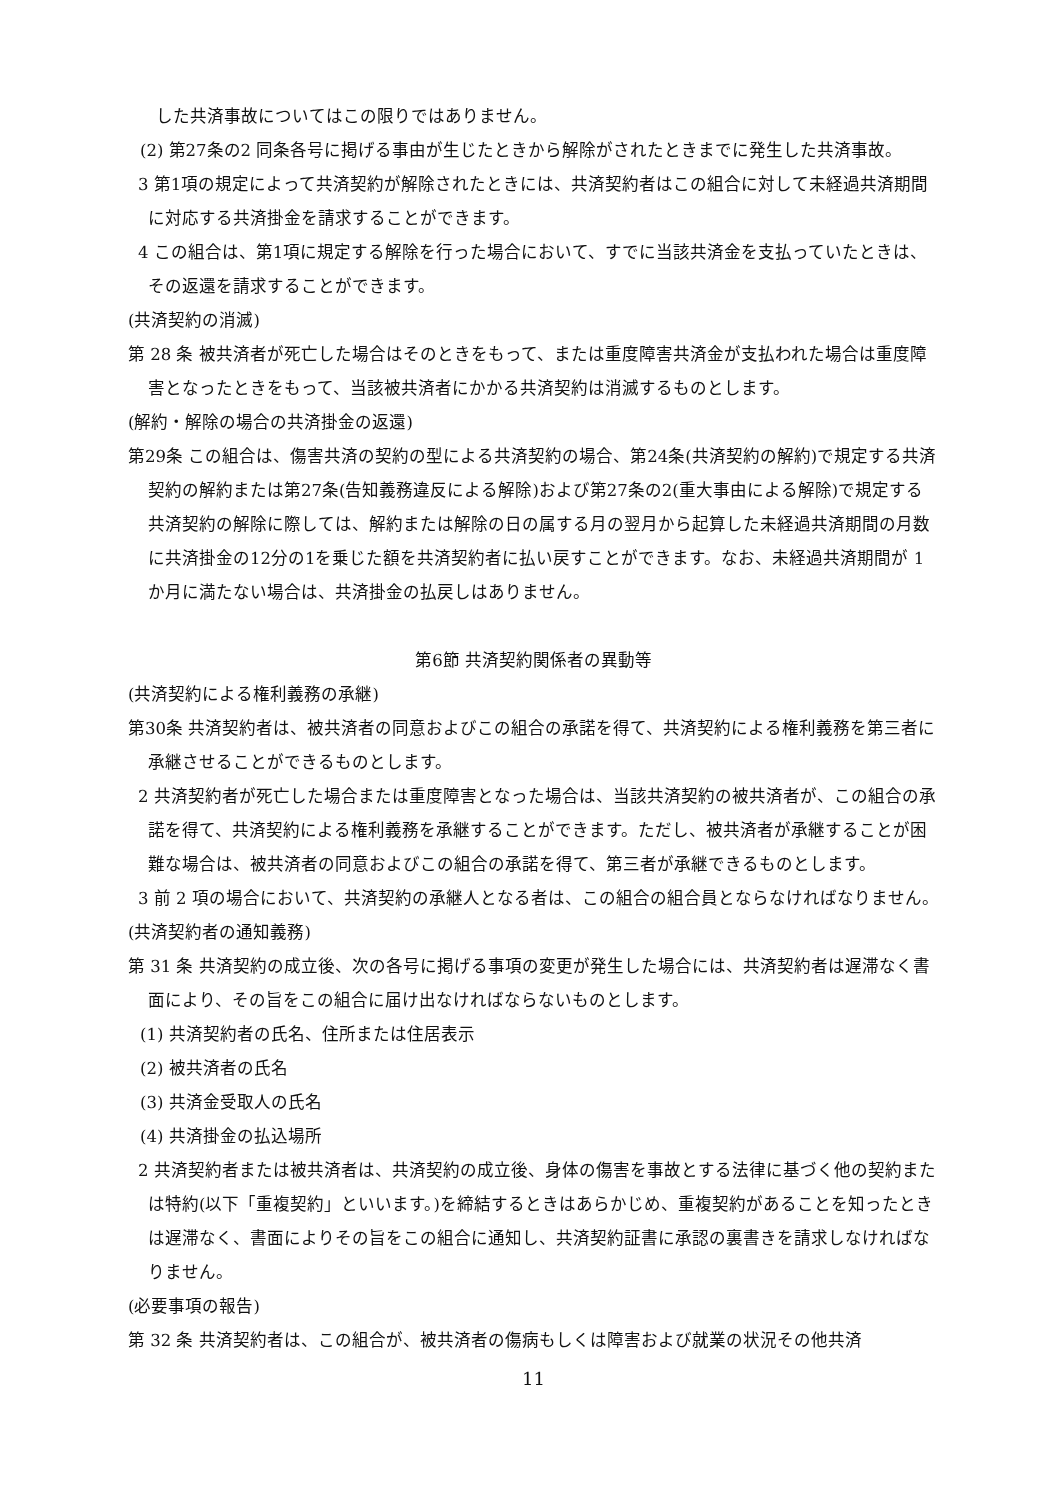した共済事故についてはこの限りではありません。
(2) 第27条の2 同条各号に掲げる事由が生じたときから解除がされたときまでに発生した共済事故。
3 第1項の規定によって共済契約が解除されたときには、共済契約者はこの組合に対して未経過共済期間に対応する共済掛金を請求することができます。
4 この組合は、第1項に規定する解除を行った場合において、すでに当該共済金を支払っていたときは、その返還を請求することができます。
(共済契約の消滅)
第 28 条 被共済者が死亡した場合はそのときをもって、または重度障害共済金が支払われた場合は重度障害となったときをもって、当該被共済者にかかる共済契約は消滅するものとします。
(解約・解除の場合の共済掛金の返還)
第29条 この組合は、傷害共済の契約の型による共済契約の場合、第24条(共済契約の解約)で規定する共済契約の解約または第27条(告知義務違反による解除)および第27条の2(重大事由による解除)で規定する共済契約の解除に際しては、解約または解除の日の属する月の翌月から起算した未経過共済期間の月数に共済掛金の12分の1を乗じた額を共済契約者に払い戻すことができます。なお、未経過共済期間が 1 か月に満たない場合は、共済掛金の払戻しはありません。
第6節 共済契約関係者の異動等
(共済契約による権利義務の承継)
第30条 共済契約者は、被共済者の同意およびこの組合の承諾を得て、共済契約による権利義務を第三者に承継させることができるものとします。
2 共済契約者が死亡した場合または重度障害となった場合は、当該共済契約の被共済者が、この組合の承諾を得て、共済契約による権利義務を承継することができます。ただし、被共済者が承継することが困難な場合は、被共済者の同意およびこの組合の承諾を得て、第三者が承継できるものとします。
3 前 2 項の場合において、共済契約の承継人となる者は、この組合の組合員とならなければなりません。
(共済契約者の通知義務)
第 31 条 共済契約の成立後、次の各号に掲げる事項の変更が発生した場合には、共済契約者は遅滞なく書面により、その旨をこの組合に届け出なければならないものとします。
(1) 共済契約者の氏名、住所または住居表示
(2) 被共済者の氏名
(3) 共済金受取人の氏名
(4) 共済掛金の払込場所
2 共済契約者または被共済者は、共済契約の成立後、身体の傷害を事故とする法律に基づく他の契約または特約(以下「重複契約」といいます。)を締結するときはあらかじめ、重複契約があることを知ったときは遅滞なく、書面によりその旨をこの組合に通知し、共済契約証書に承認の裏書きを請求しなければなりません。
(必要事項の報告)
第 32 条 共済契約者は、この組合が、被共済者の傷病もしくは障害および就業の状況その他共済
11